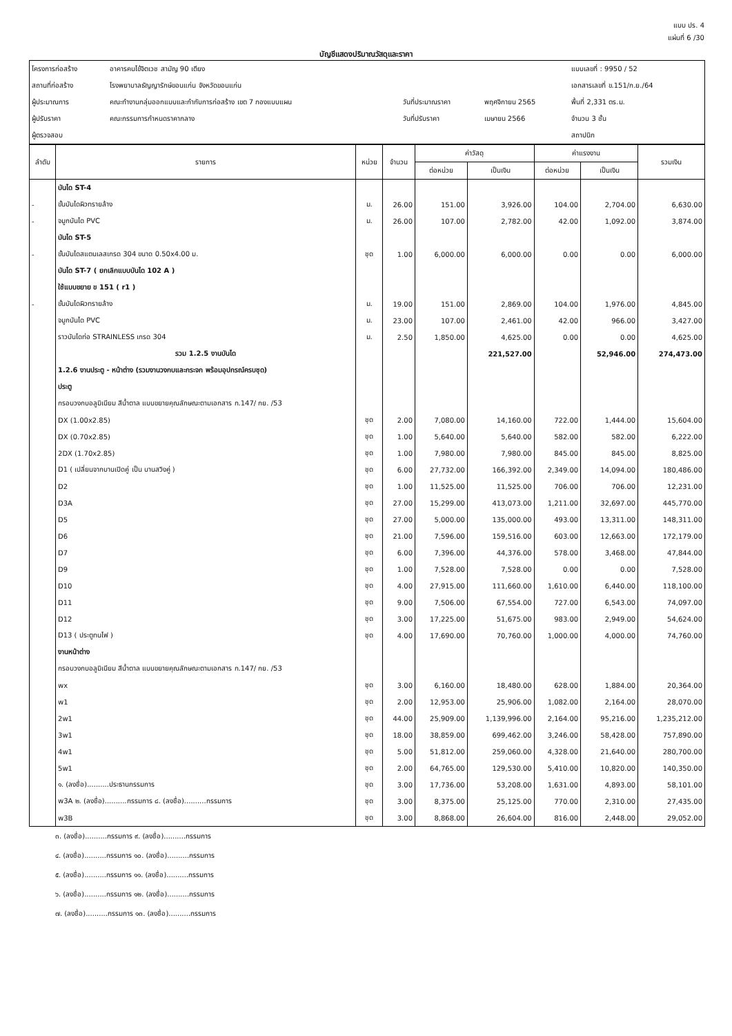แบบ ปร. 4
แผ่นที่ 6 /30
บัญชีแสดงปริมาณวัสดุและราคา
| โครงการก่อสร้าง | อาคารคนไข้จิตเวช สามัญ 90 เตียง | | | แบบเลขที่ : 9950 / 52 |
| สถานที่ก่อสร้าง | โรงพยาบาลธัญญารักษ์ขอนแก่น จังหวัดขอนแก่น | | | เอกสารเลขที่ ข.151/ก.ย./64 |
| ผู้ประมาณการ | คณะทำงานกลุ่มออกแบบและกำกับการก่อสร้าง เขต 7 กองแบบแผน | วันที่ประมาณราคา | พฤศจิกายน 2565 | พื้นที่ 2,331 ตร.ม. |
| ผู้ปรับราคา | คณะกรรมการกำหนดราคากลาง | วันที่ปรับราคา | เมษายน 2566 | จำนวน 3 ชั้น |
| ผู้ตรวจสอบ | | | | สถาปนิก |
| ลำดับ | รายการ | หน่วย | จำนวน | ค่าวัสดุ | | ค่าแรงงาน | | รวมเงิน |
| --- | --- | --- | --- | --- | --- | --- | --- | --- |
| | | | | ต่อหน่วย | เป็นเงิน | ต่อหน่วย | เป็นเงิน | |
| | บันได ST-4 | | | | | | | |
| - | ขั้นบันไดผิวทรายล้าง | ม. | 26.00 | 151.00 | 3,926.00 | 104.00 | 2,704.00 | 6,630.00 |
| - | จมูกบันได PVC | ม. | 26.00 | 107.00 | 2,782.00 | 42.00 | 1,092.00 | 3,874.00 |
| | บันได ST-5 | | | | | | | |
| - | ขั้นบันไดสแตนเลสเกรด 304 ขนาด 0.50x4.00 ม. | ชุด | 1.00 | 6,000.00 | 6,000.00 | 0.00 | 0.00 | 6,000.00 |
| | บันได ST-7 ( ยกเลิกแบบบันได 102 A ) | | | | | | | |
| | ใช้แบบขยาย ข 151 ( r1 ) | | | | | | | |
| - | ขั้นบันไดผิวทรายล้าง | ม. | 19.00 | 151.00 | 2,869.00 | 104.00 | 1,976.00 | 4,845.00 |
| | จมูกบันได PVC | ม. | 23.00 | 107.00 | 2,461.00 | 42.00 | 966.00 | 3,427.00 |
| | ราวบันไดท่อ STRAINLESS เกรด 304 | ม. | 2.50 | 1,850.00 | 4,625.00 | 0.00 | 0.00 | 4,625.00 |
| | รวม 1.2.5 งานบันได | | | | 221,527.00 | | 52,946.00 | 274,473.00 |
| | 1.2.6 งานประตู - หน้าต่าง (รวมงานวงกบและกระจก พร้อมอุปกรณ์ครบชุด) | | | | | | | |
| | ประตู | | | | | | | |
| | กรอบวงกบอลูมิเนียม สีน้ำตาล แบบขยายคุณลักษณะตามเอกสาร ก.147/ กย. /53 | | | | | | | |
| | DX (1.00x2.85) | ชุด | 2.00 | 7,080.00 | 14,160.00 | 722.00 | 1,444.00 | 15,604.00 |
| | DX (0.70x2.85) | ชุด | 1.00 | 5,640.00 | 5,640.00 | 582.00 | 582.00 | 6,222.00 |
| | 2DX (1.70x2.85) | ชุด | 1.00 | 7,980.00 | 7,980.00 | 845.00 | 845.00 | 8,825.00 |
| | D1 ( เปลี่ยนจากบานเปิดคู่ เป็น บานสวิงคู่ ) | ชุด | 6.00 | 27,732.00 | 166,392.00 | 2,349.00 | 14,094.00 | 180,486.00 |
| | D2 | ชุด | 1.00 | 11,525.00 | 11,525.00 | 706.00 | 706.00 | 12,231.00 |
| | D3A | ชุด | 27.00 | 15,299.00 | 413,073.00 | 1,211.00 | 32,697.00 | 445,770.00 |
| | D5 | ชุด | 27.00 | 5,000.00 | 135,000.00 | 493.00 | 13,311.00 | 148,311.00 |
| | D6 | ชุด | 21.00 | 7,596.00 | 159,516.00 | 603.00 | 12,663.00 | 172,179.00 |
| | D7 | ชุด | 6.00 | 7,396.00 | 44,376.00 | 578.00 | 3,468.00 | 47,844.00 |
| | D9 | ชุด | 1.00 | 7,528.00 | 7,528.00 | 0.00 | 0.00 | 7,528.00 |
| | D10 | ชุด | 4.00 | 27,915.00 | 111,660.00 | 1,610.00 | 6,440.00 | 118,100.00 |
| | D11 | ชุด | 9.00 | 7,506.00 | 67,554.00 | 727.00 | 6,543.00 | 74,097.00 |
| | D12 | ชุด | 3.00 | 17,225.00 | 51,675.00 | 983.00 | 2,949.00 | 54,624.00 |
| | D13 ( ประตูทนไฟ ) | ชุด | 4.00 | 17,690.00 | 70,760.00 | 1,000.00 | 4,000.00 | 74,760.00 |
| | งานหน้าต่าง | | | | | | | |
| | กรอบวงกบอลูมิเนียม สีน้ำตาล แบบขยายคุณลักษณะตามเอกสาร ก.147/ กย. /53 | | | | | | | |
| | wx | ชุด | 3.00 | 6,160.00 | 18,480.00 | 628.00 | 1,884.00 | 20,364.00 |
| | w1 | ชุด | 2.00 | 12,953.00 | 25,906.00 | 1,082.00 | 2,164.00 | 28,070.00 |
| | 2w1 | ชุด | 44.00 | 25,909.00 | 1,139,996.00 | 2,164.00 | 95,216.00 | 1,235,212.00 |
| | 3w1 | ชุด | 18.00 | 38,859.00 | 699,462.00 | 3,246.00 | 58,428.00 | 757,890.00 |
| | 4w1 | ชุด | 5.00 | 51,812.00 | 259,060.00 | 4,328.00 | 21,640.00 | 280,700.00 |
| | 5w1 | ชุด | 2.00 | 64,765.00 | 129,530.00 | 5,410.00 | 10,820.00 | 140,350.00 |
| | ๑. (ลงชื่อ)..........ประธานกรรมการ | ชุด | 3.00 | 17,736.00 | 53,208.00 | 1,631.00 | 4,893.00 | 58,101.00 |
| | w3A ๒. (ลงชื่อ)..........กรรมการ ๘. (ลงชื่อ)..........กรรมการ | ชุด | 3.00 | 8,375.00 | 25,125.00 | 770.00 | 2,310.00 | 27,435.00 |
| | w3B | ชุด | 3.00 | 8,868.00 | 26,604.00 | 816.00 | 2,448.00 | 29,052.00 |
๓. (ลงชื่อ)..........กรรมการ ๙. (ลงชื่อ)..........กรรมการ
๔. (ลงชื่อ)..........กรรมการ ๑๐. (ลงชื่อ)..........กรรมการ
๕. (ลงชื่อ)..........กรรมการ ๑๑. (ลงชื่อ)..........กรรมการ
๖. (ลงชื่อ)..........กรรมการ ๑๒. (ลงชื่อ)..........กรรมการ
๗. (ลงชื่อ)..........กรรมการ ๑๓. (ลงชื่อ)..........กรรมการ